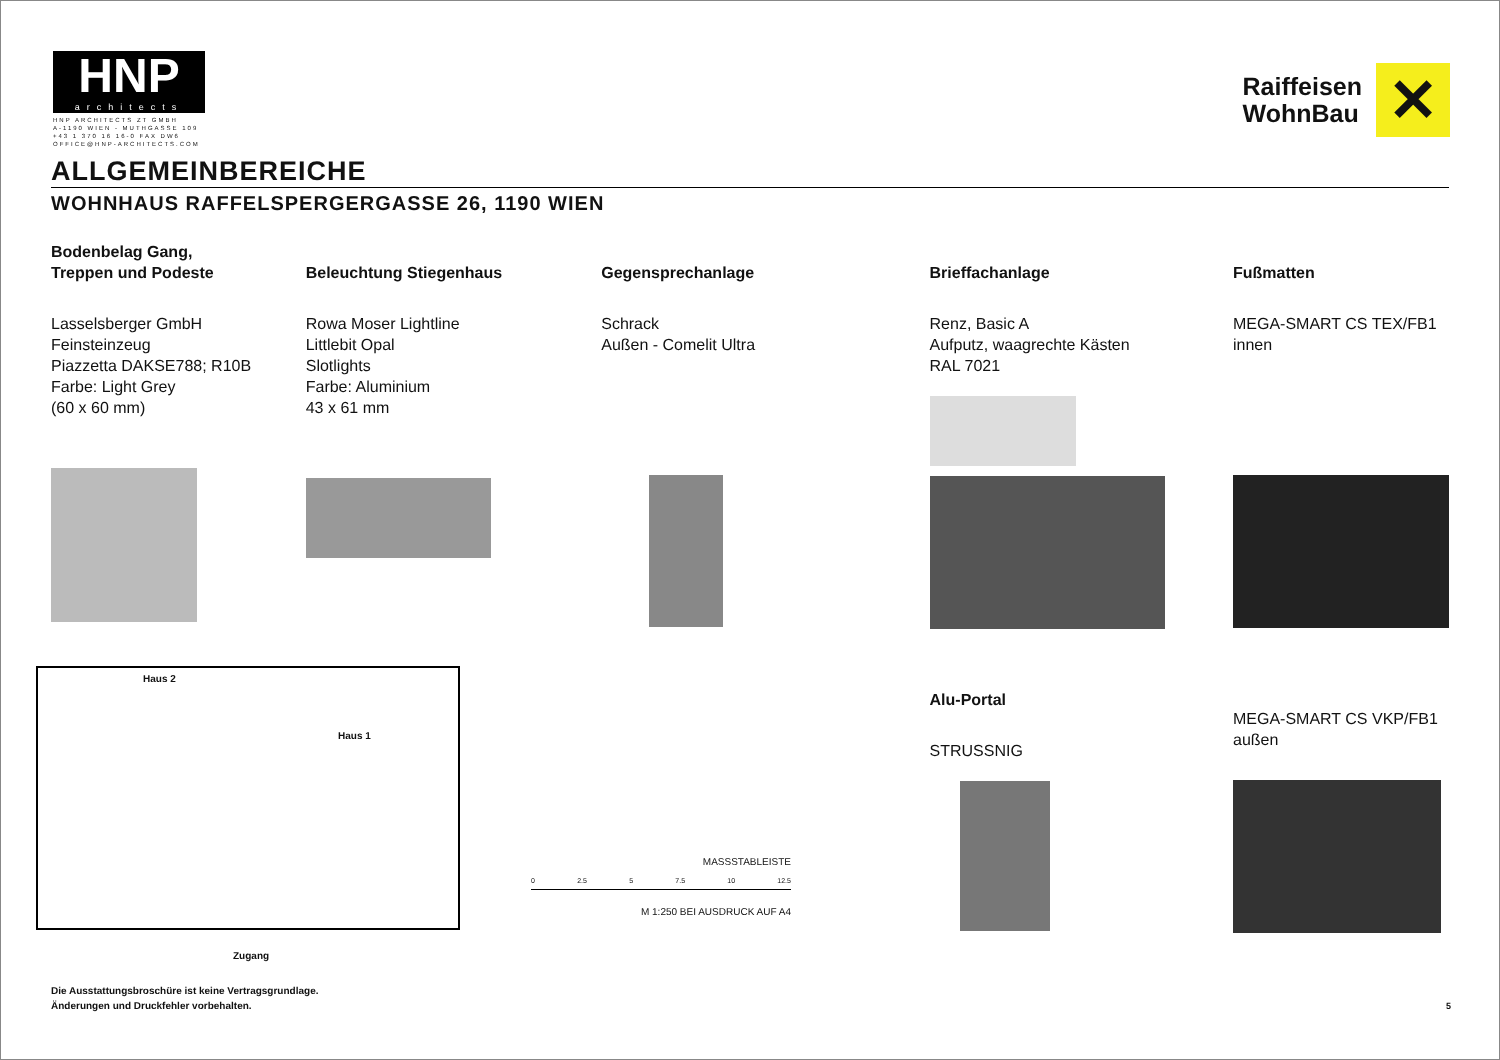HNP
architects
HNP ARCHITECTS ZT GMBH
A-1190 WIEN - MUTHGASSE 109
+43 1 370 16 16-0 FAX DW6
OFFICE@HNP-ARCHITECTS.COM
Raiffeisen
WohnBau
✕
ALLGEMEINBEREICHE
WOHNHAUS RAFFELSPERGERGASSE 26, 1190 WIEN
Bodenbelag Gang,
Treppen und Podeste
Lasselsberger GmbH
Feinsteinzeug
Piazzetta DAKSE788; R10B
Farbe: Light Grey
(60 x 60 mm)
Beleuchtung Stiegenhaus
Rowa Moser Lightline
Littlebit Opal
Slotlights
Farbe: Aluminium
43 x 61 mm
Gegensprechanlage
Schrack
Außen - Comelit Ultra
Brieffachanlage
Renz, Basic A
Aufputz, waagrechte Kästen
RAL 7021
Alu-Portal
STRUSSNIG
Fußmatten
MEGA-SMART CS TEX/FB1
innen
MEGA-SMART CS VKP/FB1
außen
Haus 2
Haus 1
Zugang
MASSSTABLEISTE
0 2.5 5 7.5 10 12.5
M 1:250 BEI AUSDRUCK AUF A4
Die Ausstattungsbroschüre ist keine Vertragsgrundlage.
Änderungen und Druckfehler vorbehalten.
5